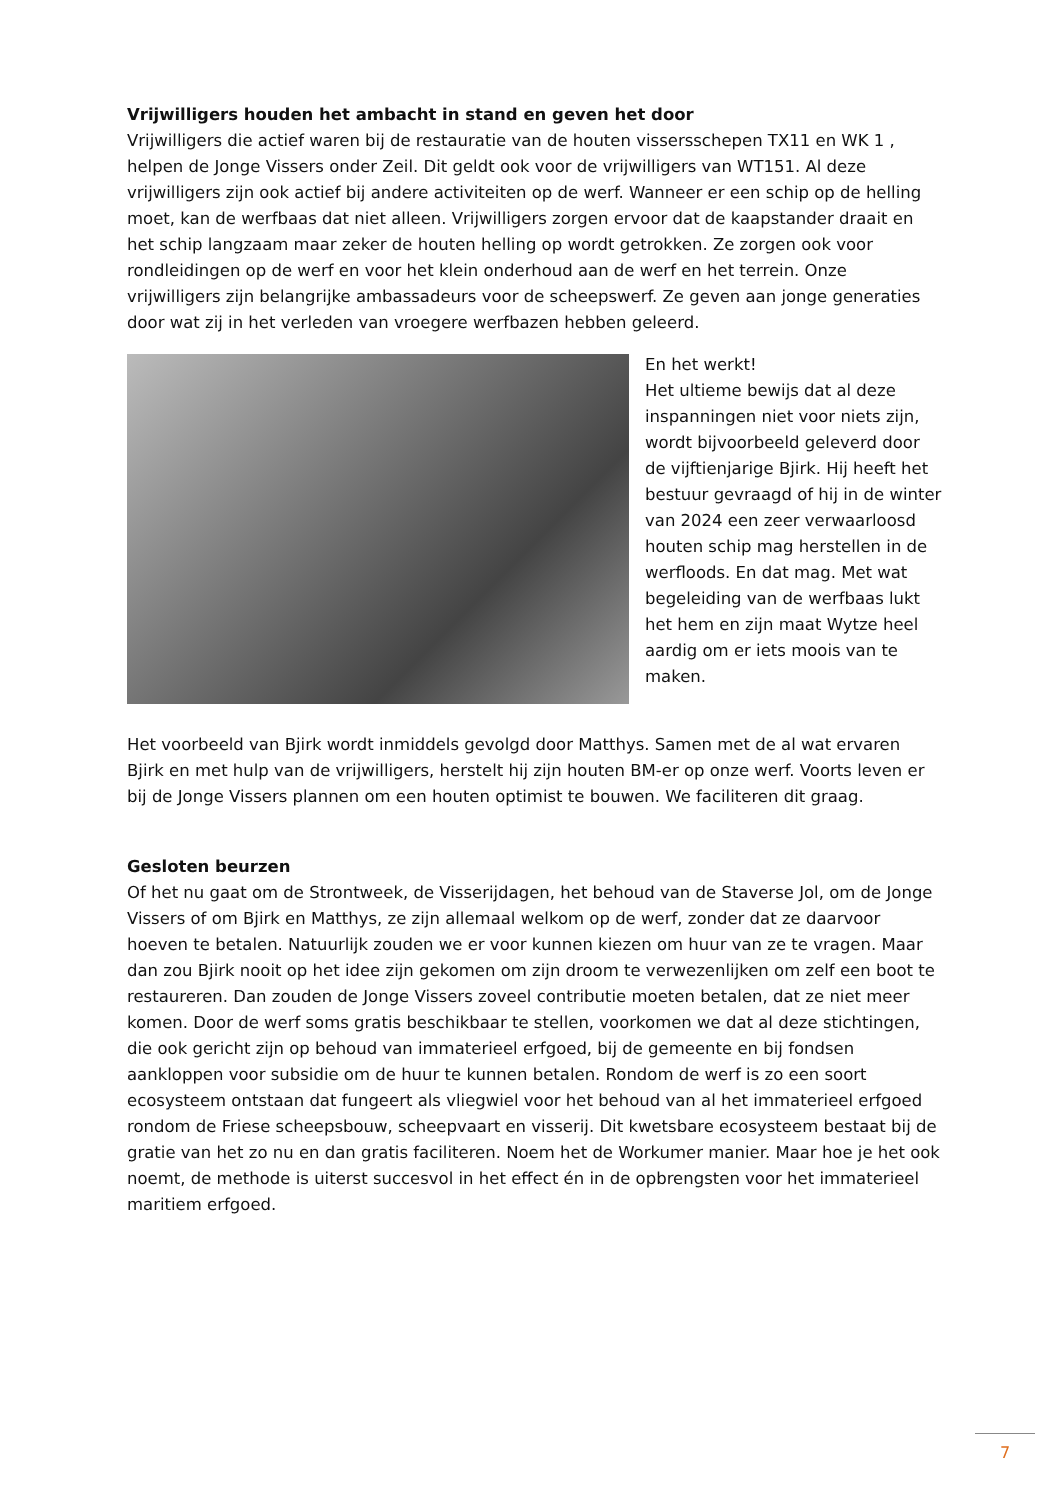Vrijwilligers houden het ambacht in stand en geven het door
Vrijwilligers die actief waren bij de restauratie van de houten vissersschepen TX11 en WK 1 , helpen de Jonge Vissers onder Zeil. Dit geldt ook voor de vrijwilligers van WT151. Al deze vrijwilligers zijn ook actief bij andere activiteiten op de werf. Wanneer er een schip op de helling moet, kan de werfbaas dat niet alleen. Vrijwilligers zorgen ervoor dat de kaapstander draait en het schip langzaam maar zeker de houten helling op wordt getrokken. Ze zorgen ook voor rondleidingen op de werf en voor het klein onderhoud aan de werf en het terrein. Onze vrijwilligers zijn belangrijke ambassadeurs voor de scheepswerf. Ze geven aan jonge generaties door wat zij in het verleden van vroegere werfbazen hebben geleerd.
En het werkt!
Het ultieme bewijs dat al deze inspanningen niet voor niets zijn, wordt bijvoorbeeld geleverd door de vijftienjarige Bjirk. Hij heeft het bestuur gevraagd of hij in de winter van 2024 een zeer verwaarloosd houten schip mag herstellen in de werfloods. En dat mag. Met wat begeleiding van de werfbaas lukt het hem en zijn maat Wytze heel aardig om er iets moois van te maken.
Het voorbeeld van Bjirk wordt inmiddels gevolgd door Matthys. Samen met de al wat ervaren Bjirk en met hulp van de vrijwilligers, herstelt hij zijn houten BM-er op onze werf. Voorts leven er bij de Jonge Vissers plannen om een houten optimist te bouwen. We faciliteren dit graag.
Gesloten beurzen
Of het nu gaat om de Strontweek, de Visserijdagen, het behoud van de Staverse Jol, om de Jonge Vissers of om Bjirk en Matthys, ze zijn allemaal welkom op de werf, zonder dat ze daarvoor hoeven te betalen. Natuurlijk zouden we er voor kunnen kiezen om huur van ze te vragen. Maar dan zou Bjirk nooit op het idee zijn gekomen om zijn droom te verwezenlijken om zelf een boot te restaureren. Dan zouden de Jonge Vissers zoveel contributie moeten betalen, dat ze niet meer komen. Door de werf soms gratis beschikbaar te stellen, voorkomen we dat al deze stichtingen, die ook gericht zijn op behoud van immaterieel erfgoed, bij de gemeente en bij fondsen aankloppen voor subsidie om de huur te kunnen betalen. Rondom de werf is zo een soort ecosysteem ontstaan dat fungeert als vliegwiel voor het behoud van al het immaterieel erfgoed rondom de Friese scheepsbouw, scheepvaart en visserij. Dit kwetsbare ecosysteem bestaat bij de gratie van het zo nu en dan gratis faciliteren. Noem het de Workumer manier. Maar hoe je het ook noemt, de methode is uiterst succesvol in het effect én in de opbrengsten voor het immaterieel maritiem erfgoed.
7